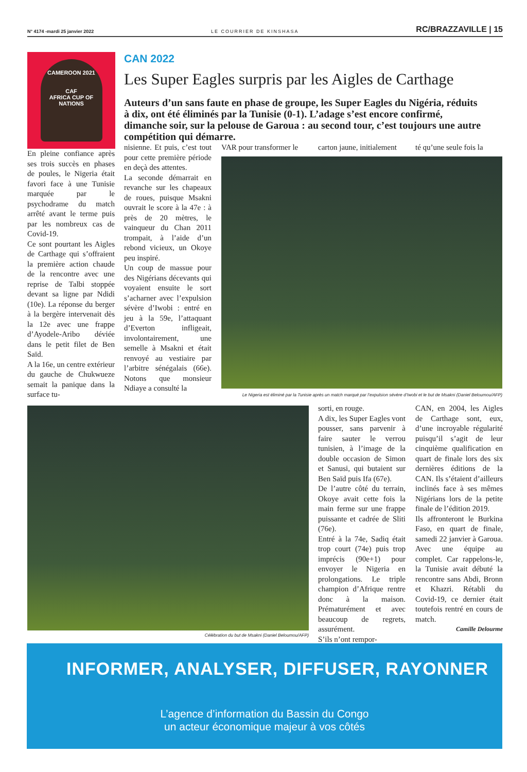N° 4174 -mardi 25 janvier 2022 LE COURRIER DE KINSHASA RC/BRAZZAVILLE | 15
CAMEROON 2021
CAF
AFRICA CUP OF NATIONS
CAN 2022
Les Super Eagles surpris par les Aigles de Carthage
Auteurs d’un sans faute en phase de groupe, les Super Eagles du Nigéria, réduits à dix, ont été éliminés par la Tunisie (0-1). L’adage s’est encore confirmé, dimanche soir, sur la pelouse de Garoua : au second tour, c’est toujours une autre compétition qui démarre.
En pleine confiance après ses trois succès en phases de poules, le Nigeria était favori face à une Tunisie marquée par le psychodrame du match arrêté avant le terme puis par les nombreux cas de Covid-19.
Ce sont pourtant les Aigles de Carthage qui s’offraient la première action chaude de la rencontre avec une reprise de Talbi stoppée devant sa ligne par Ndidi (10e). La réponse du berger à la bergère intervenait dès la 12e avec une frappe d’Ayodele-Aribo déviée dans le petit filet de Ben Saïd.
A la 16e, un centre extérieur du gauche de Chukwueze semait la panique dans la surface tu-
nisienne. Et puis, c’est tout pour cette première période en deçà des attentes.
La seconde démarrait en revanche sur les chapeaux de roues, puisque Msakni ouvrait le score à la 47e : à près de 20 mètres, le vainqueur du Chan 2011 trompait, à l’aide d’un rebond vicieux, un Okoye peu inspiré.
Un coup de massue pour des Nigérians décevants qui voyaient ensuite le sort s’acharner avec l’expulsion sévère d’Iwobi : entré en jeu à la 59e, l’attaquant d’Everton infligeait, involontairement, une semelle à Msakni et était renvoyé au vestiaire par l’arbitre sénégalais (66e). Notons que monsieur Ndiaye a consulté la
VAR pour transformer le
carton jaune, initialement
té qu’une seule fois la
Le Nigeria est éliminé par la Tunisie après un match marqué par l’expulsion sévère d’Iwobi et le but de Msakni (Daniel Beloumou/AFP)
Célébration du but de Msakni (Daniel Beloumou/AFP)
sorti, en rouge.
A dix, les Super Eagles vont pousser, sans parvenir à faire sauter le verrou tunisien, à l’image de la double occasion de Simon et Sanusi, qui butaient sur Ben Saïd puis Ifa (67e).
De l’autre côté du terrain, Okoye avait cette fois la main ferme sur une frappe puissante et cadrée de Sliti (76e).
Entré à la 74e, Sadiq était trop court (74e) puis trop imprécis (90e+1) pour envoyer le Nigeria en prolongations. Le triple champion d’Afrique rentre donc à la maison. Prématurément et avec beaucoup de regrets, assurément.
S’ils n’ont rempor-
CAN, en 2004, les Aigles de Carthage sont, eux, d’une incroyable régularité puisqu’il s’agit de leur cinquième qualification en quart de finale lors des six dernières éditions de la CAN. Ils s’étaient d’ailleurs inclinés face à ses mêmes Nigérians lors de la petite finale de l’édition 2019.
Ils affronteront le Burkina Faso, en quart de finale, samedi 22 janvier à Garoua. Avec une équipe au complet. Car rappelons-le, la Tunisie avait débuté la rencontre sans Abdi, Bronn et Khazri. Rétabli du Covid-19, ce dernier était toutefois rentré en cours de match.
Camille Delourme
INFORMER, ANALYSER, DIFFUSER, RAYONNER
L’agence d’information du Bassin du Congo
un acteur économique majeur à vos côtés